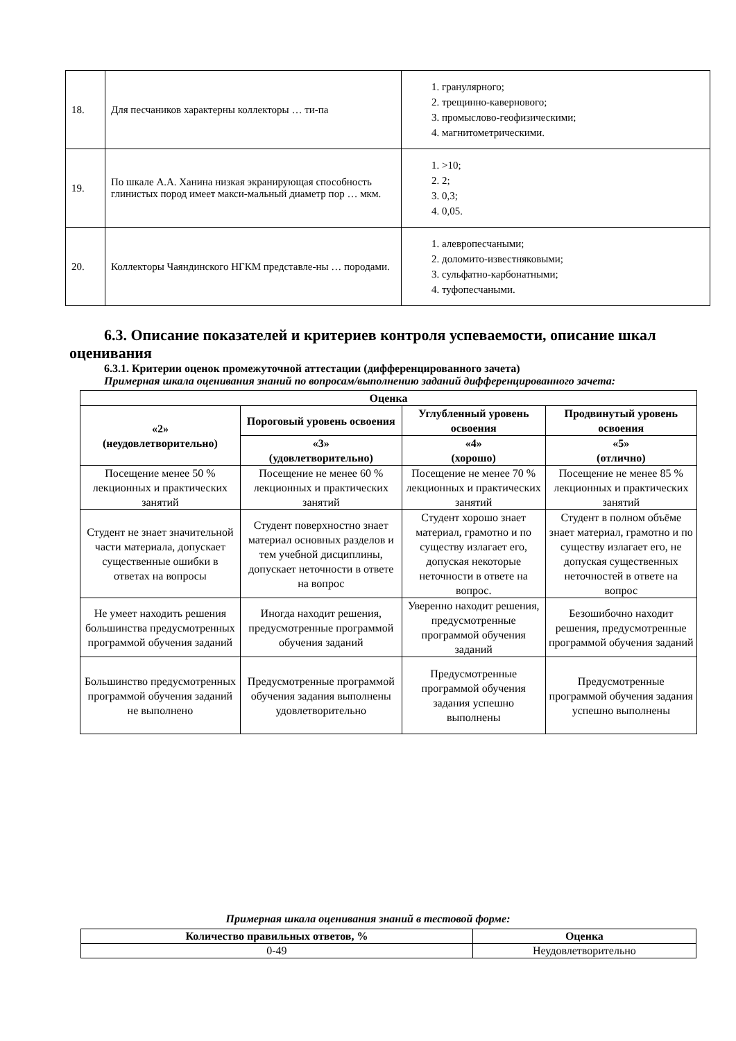| 18. | Для песчаников характерны коллекторы … ти-па | 1. гранулярного; 2. трещинно-кавернового; 3. промыслово-геофизическими; 4. магнитометрическими. |
| 19. | По шкале А.А. Ханина низкая экранирующая способность глинистых пород имеет макси-мальный диаметр пор … мкм. | 1. >10; 2. 2; 3. 0,3; 4. 0,05. |
| 20. | Коллекторы Чаяндинского НГКМ представле-ны … породами. | 1. алевропесчаными; 2. доломито-известняковыми; 3. сульфатно-карбонатными; 4. туфопесчаными. |
6.3. Описание показателей и критериев контроля успеваемости, описание шкал оценивания
6.3.1. Критерии оценок промежуточной аттестации (дифференцированного зачета)
Примерная шкала оценивания знаний по вопросам/выполнению заданий дифференцированного зачета:
| Оценка | | | |
| --- | --- | --- | --- |
| «2» (неудовлетворительно) | Пороговый уровень освоения | Углубленный уровень освоения | Продвинутый уровень освоения |
| | «3» (удовлетворительно) | «4» (хорошо) | «5» (отлично) |
| Посещение менее 50 % лекционных и практических занятий | Посещение не менее 60 % лекционных и практических занятий | Посещение не менее 70 % лекционных и практических занятий | Посещение не менее 85 % лекционных и практических занятий |
| Студент не знает значительной части материала, допускает существенные ошибки в ответах на вопросы | Студент поверхностно знает материал основных разделов и тем учебной дисциплины, допускает неточности в ответе на вопрос | Студент хорошо знает материал, грамотно и по существу излагает его, допуская некоторые неточности в ответе на вопрос. | Студент в полном объёме знает материал, грамотно и по существу излагает его, не допуская существенных неточностей в ответе на вопрос |
| Не умеет находить решения большинства предусмотренных программой обучения заданий | Иногда находит решения, предусмотренные программой обучения заданий | Уверенно находит решения, предусмотренные программой обучения заданий | Безошибочно находит решения, предусмотренные программой обучения заданий |
| Большинство предусмотренных программой обучения заданий не выполнено | Предусмотренные программой обучения задания выполнены удовлетворительно | Предусмотренные программой обучения задания успешно выполнены | Предусмотренные программой обучения задания успешно выполнены |
Примерная шкала оценивания знаний в тестовой форме:
| Количество правильных ответов, % | Оценка |
| --- | --- |
| 0-49 | Неудовлетворительно |